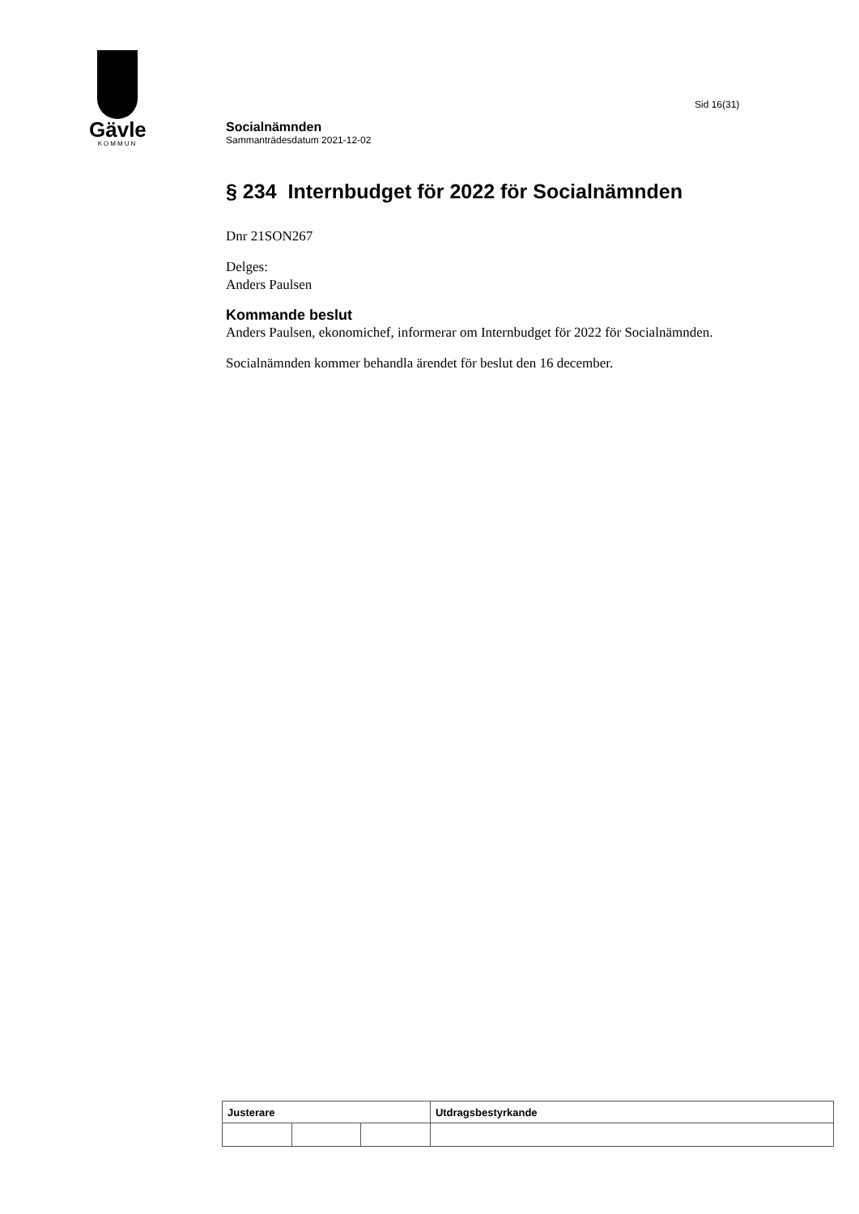Gävle
KOMMUN
Sid 16(31)
Socialnämnden
Sammanträdesdatum 2021-12-02
§ 234 Internbudget för 2022 för Socialnämnden
Dnr 21SON267
Delges:
Anders Paulsen
Kommande beslut
Anders Paulsen, ekonomichef, informerar om Internbudget för 2022 för Socialnämnden.
Socialnämnden kommer behandla ärendet för beslut den 16 december.
| Justerare | | | Utdragsbestyrkande |
| --- | --- | --- | --- |